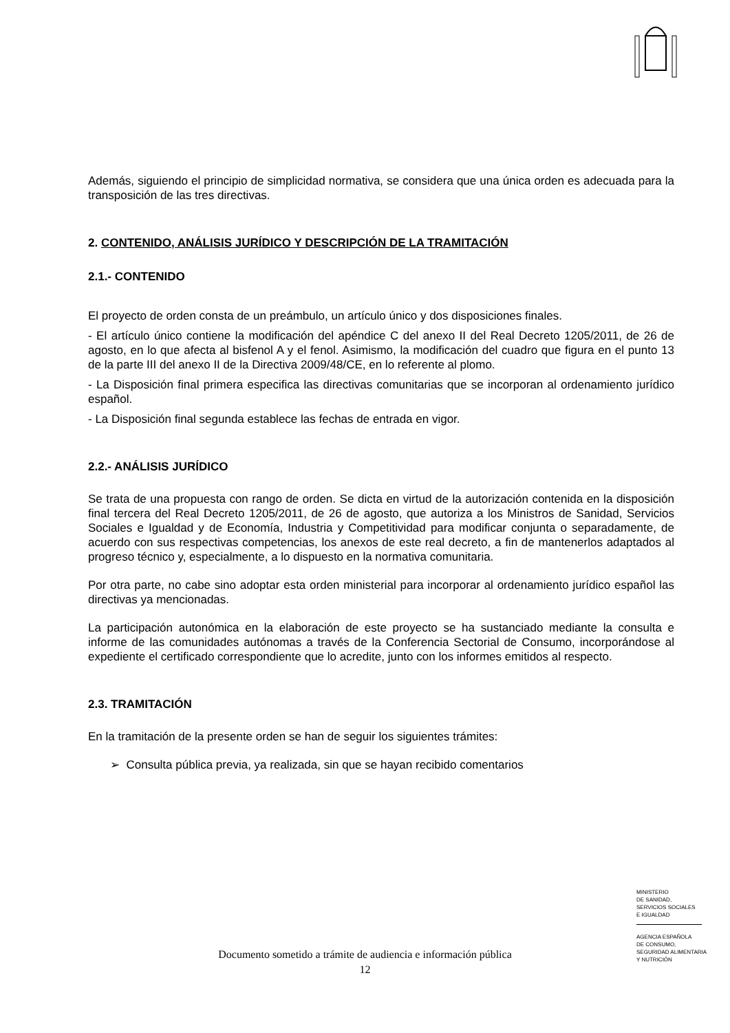Además, siguiendo el principio de simplicidad normativa, se considera que una única orden es adecuada para la transposición de las tres directivas.
2. CONTENIDO, ANÁLISIS JURÍDICO Y DESCRIPCIÓN DE LA TRAMITACIÓN
2.1.- CONTENIDO
El proyecto de orden consta de un preámbulo, un artículo único y dos disposiciones finales.
- El artículo único contiene la modificación del apéndice C del anexo II del Real Decreto 1205/2011, de 26 de agosto, en lo que afecta al bisfenol A y el fenol. Asimismo, la modificación del cuadro que figura en el punto 13 de la parte III del anexo II de la Directiva 2009/48/CE, en lo referente al plomo.
- La Disposición final primera especifica las directivas comunitarias que se incorporan al ordenamiento jurídico español.
- La Disposición final segunda establece las fechas de entrada en vigor.
2.2.- ANÁLISIS JURÍDICO
Se trata de una propuesta con rango de orden. Se dicta en virtud de la autorización contenida en la disposición final tercera del Real Decreto 1205/2011, de 26 de agosto, que autoriza a los Ministros de Sanidad, Servicios Sociales e Igualdad y de Economía, Industria y Competitividad para modificar conjunta o separadamente, de acuerdo con sus respectivas competencias, los anexos de este real decreto, a fin de mantenerlos adaptados al progreso técnico y, especialmente, a lo dispuesto en la normativa comunitaria.
Por otra parte, no cabe sino adoptar esta orden ministerial para incorporar al ordenamiento jurídico español las directivas ya mencionadas.
La participación autonómica en la elaboración de este proyecto se ha sustanciado mediante la consulta e informe de las comunidades autónomas a través de la Conferencia Sectorial de Consumo, incorporándose al expediente el certificado correspondiente que lo acredite, junto con los informes emitidos al respecto.
2.3. TRAMITACIÓN
En la tramitación de la presente orden se han de seguir los siguientes trámites:
➢ Consulta pública previa, ya realizada, sin que se hayan recibido comentarios
MINISTERIO
DE SANIDAD,
SERVICIOS SOCIALES
E IGUALDAD
AGENCIA ESPAÑOLA
DE CONSUMO,
SEGURIDAD ALIMENTARIA
Y NUTRICIÓN
Documento sometido a trámite de audiencia e información pública
12